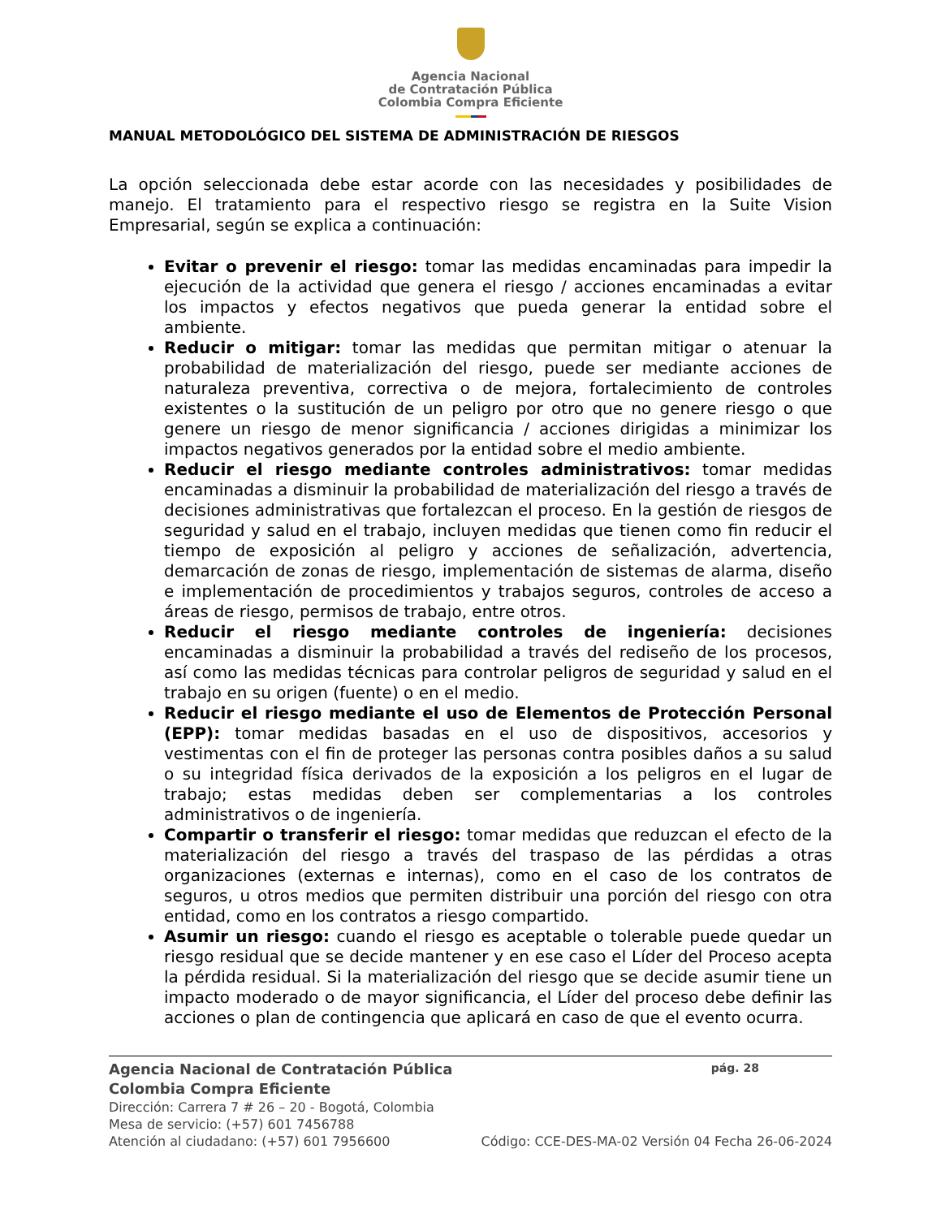Agencia Nacional
de Contratación Pública
Colombia Compra Eficiente
MANUAL METODOLÓGICO DEL SISTEMA DE ADMINISTRACIÓN DE RIESGOS
La opción seleccionada debe estar acorde con las necesidades y posibilidades de manejo. El tratamiento para el respectivo riesgo se registra en la Suite Vision Empresarial, según se explica a continuación:
Evitar o prevenir el riesgo: tomar las medidas encaminadas para impedir la ejecución de la actividad que genera el riesgo / acciones encaminadas a evitar los impactos y efectos negativos que pueda generar la entidad sobre el ambiente.
Reducir o mitigar: tomar las medidas que permitan mitigar o atenuar la probabilidad de materialización del riesgo, puede ser mediante acciones de naturaleza preventiva, correctiva o de mejora, fortalecimiento de controles existentes o la sustitución de un peligro por otro que no genere riesgo o que genere un riesgo de menor significancia / acciones dirigidas a minimizar los impactos negativos generados por la entidad sobre el medio ambiente.
Reducir el riesgo mediante controles administrativos: tomar medidas encaminadas a disminuir la probabilidad de materialización del riesgo a través de decisiones administrativas que fortalezcan el proceso. En la gestión de riesgos de seguridad y salud en el trabajo, incluyen medidas que tienen como fin reducir el tiempo de exposición al peligro y acciones de señalización, advertencia, demarcación de zonas de riesgo, implementación de sistemas de alarma, diseño e implementación de procedimientos y trabajos seguros, controles de acceso a áreas de riesgo, permisos de trabajo, entre otros.
Reducir el riesgo mediante controles de ingeniería: decisiones encaminadas a disminuir la probabilidad a través del rediseño de los procesos, así como las medidas técnicas para controlar peligros de seguridad y salud en el trabajo en su origen (fuente) o en el medio.
Reducir el riesgo mediante el uso de Elementos de Protección Personal (EPP): tomar medidas basadas en el uso de dispositivos, accesorios y vestimentas con el fin de proteger las personas contra posibles daños a su salud o su integridad física derivados de la exposición a los peligros en el lugar de trabajo; estas medidas deben ser complementarias a los controles administrativos o de ingeniería.
Compartir o transferir el riesgo: tomar medidas que reduzcan el efecto de la materialización del riesgo a través del traspaso de las pérdidas a otras organizaciones (externas e internas), como en el caso de los contratos de seguros, u otros medios que permiten distribuir una porción del riesgo con otra entidad, como en los contratos a riesgo compartido.
Asumir un riesgo: cuando el riesgo es aceptable o tolerable puede quedar un riesgo residual que se decide mantener y en ese caso el Líder del Proceso acepta la pérdida residual. Si la materialización del riesgo que se decide asumir tiene un impacto moderado o de mayor significancia, el Líder del proceso debe definir las acciones o plan de contingencia que aplicará en caso de que el evento ocurra.
Agencia Nacional de Contratación Pública pág. 28
Colombia Compra Eficiente
Dirección: Carrera 7 # 26 – 20 - Bogotá, Colombia
Mesa de servicio: (+57) 601 7456788
Atención al ciudadano: (+57) 601 7956600 Código: CCE-DES-MA-02 Versión 04 Fecha 26-06-2024